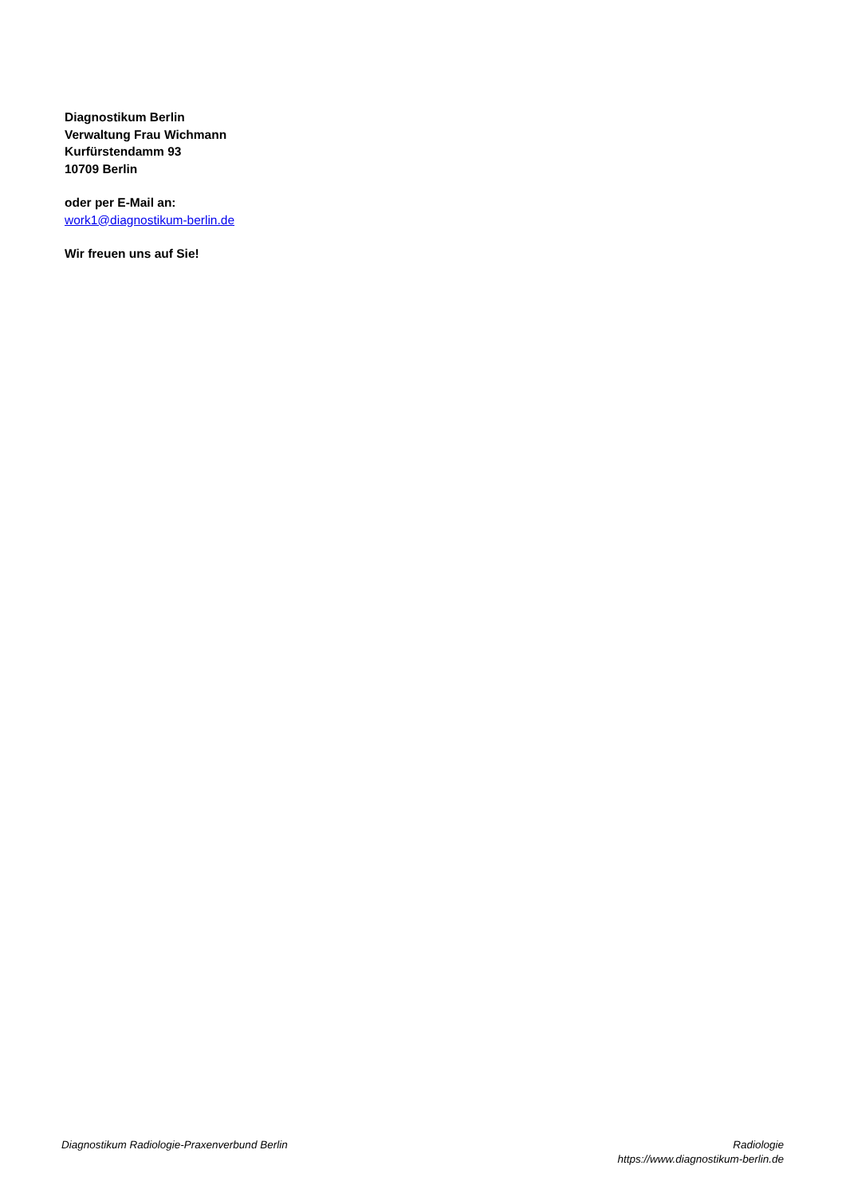Diagnostikum Berlin
Verwaltung Frau Wichmann
Kurfürstendamm 93
10709 Berlin
oder per E-Mail an:
work1@diagnostikum-berlin.de
Wir freuen uns auf Sie!
Diagnostikum Radiologie-Praxenverbund Berlin
Radiologie
https://www.diagnostikum-berlin.de